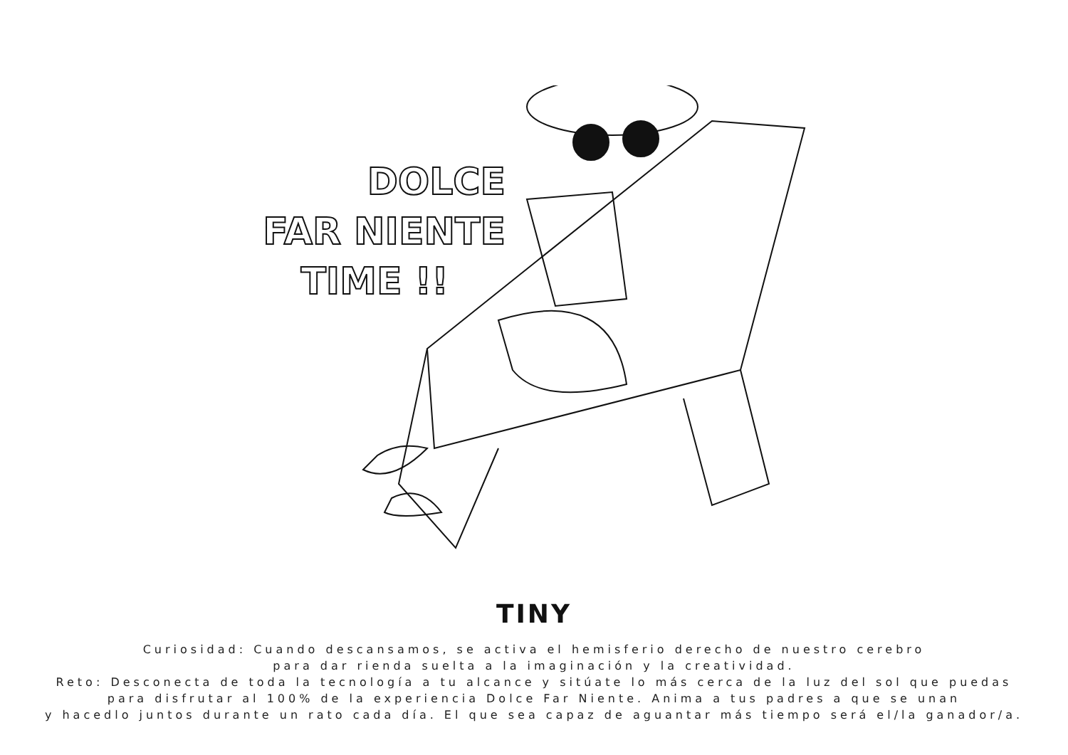DOLCE
FAR NIENTE
TIME !!
TINY
Curiosidad: Cuando descansamos, se activa el hemisferio derecho de nuestro cerebro
para dar rienda suelta a la imaginación y la creatividad.
Reto: Desconecta de toda la tecnología a tu alcance y sitúate lo más cerca de la luz del sol que puedas
para disfrutar al 100% de la experiencia Dolce Far Niente. Anima a tus padres a que se unan
y hacedlo juntos durante un rato cada día. El que sea capaz de aguantar más tiempo será el/la ganador/a.